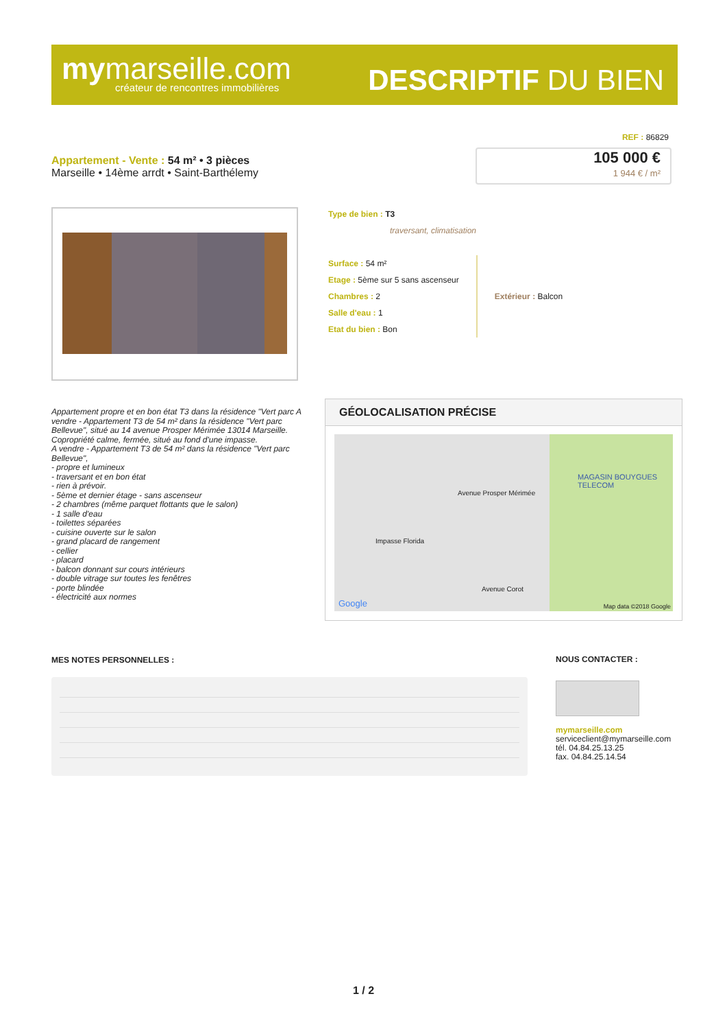mymarseille.com
créateur de rencontres immobilières
DESCRIPTIF DU BIEN
REF : 86829
Appartement - Vente : 54 m² • 3 pièces
Marseille • 14ème arrdt • Saint-Barthélemy
105 000 €
1 944 € / m²
Type de bien : T3
traversant, climatisation
Surface : 54 m²
Etage : 5ème sur 5 sans ascenseur
Chambres : 2
Salle d'eau : 1
Etat du bien : Bon
Extérieur : Balcon
Appartement propre et en bon état T3 dans la résidence "Vert parc A vendre - Appartement T3 de 54 m² dans la résidence "Vert parc Bellevue", situé au 14 avenue Prosper Mérimée 13014 Marseille. Copropriété calme, fermée, situé au fond d'une impasse.
A vendre - Appartement T3 de 54 m² dans la résidence "Vert parc Bellevue",
- propre et lumineux
- traversant et en bon état
- rien à prévoir.
- 5ème et dernier étage - sans ascenseur
- 2 chambres (même parquet flottants que le salon)
- 1 salle d'eau
- toilettes séparées
- cuisine ouverte sur le salon
- grand placard de rangement
- cellier
- placard
- balcon donnant sur cours intérieurs
- double vitrage sur toutes les fenêtres
- porte blindée
- électricité aux normes
GÉOLOCALISATION PRÉCISE
Avenue Prosper Mérimée
Impasse Florida
Avenue Corot
MAGASIN BOUYGUES TELECOM
Google Map data ©2018 Google
MES NOTES PERSONNELLES :
NOUS CONTACTER :
mymarseille.com
serviceclient@mymarseille.com
tél. 04.84.25.13.25
fax. 04.84.25.14.54
1 / 2